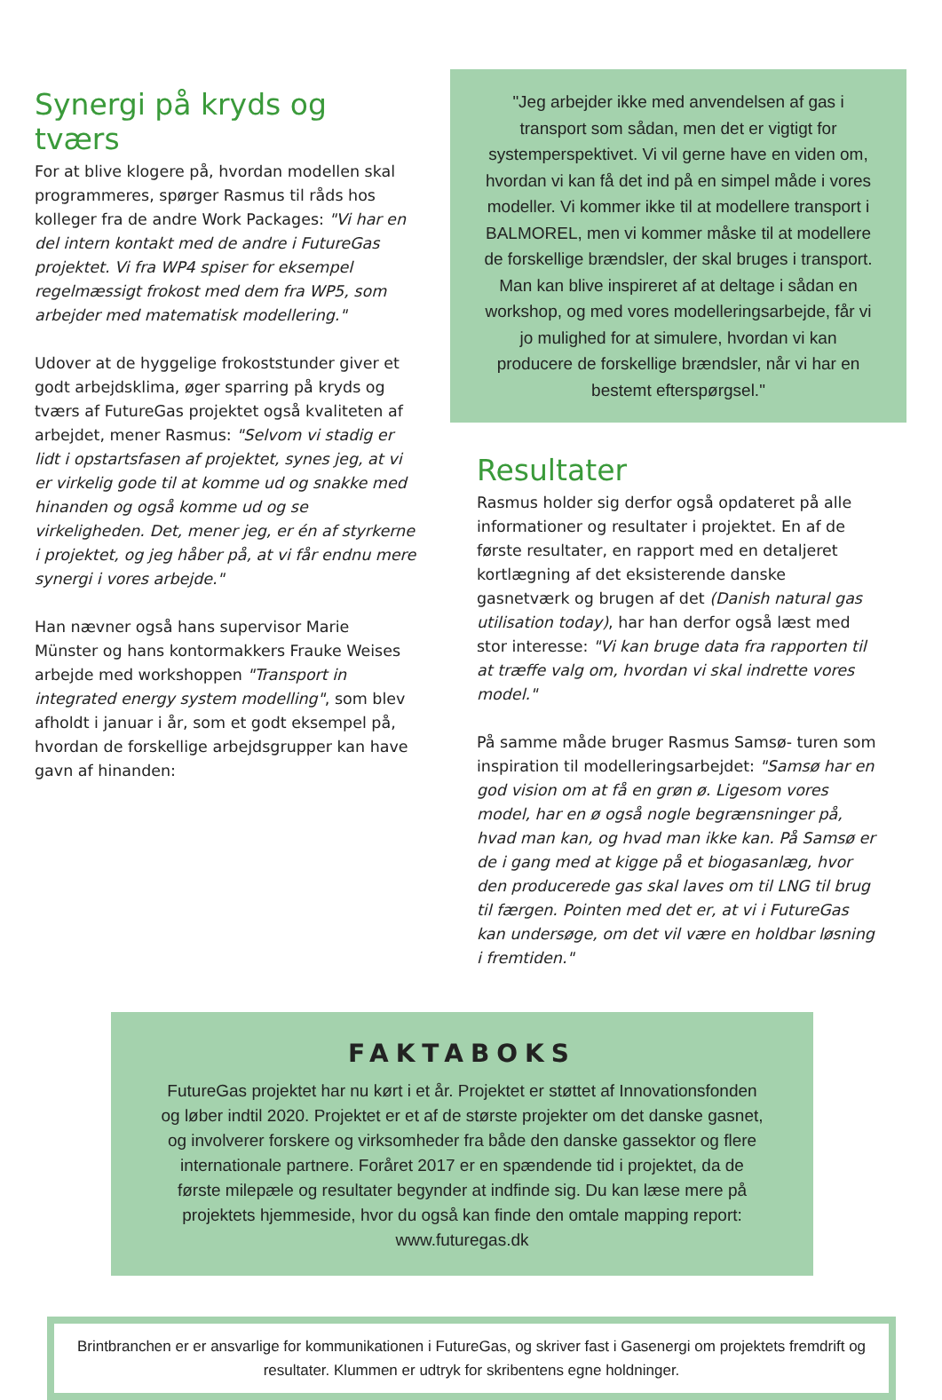Synergi på kryds og tværs
For at blive klogere på, hvordan modellen skal programmeres, spørger Rasmus til råds hos kolleger fra de andre Work Packages: "Vi har en del intern kontakt med de andre i FutureGas projektet. Vi fra WP4 spiser for eksempel regelmæssigt frokost med dem fra WP5, som arbejder med matematisk modellering."
Udover at de hyggelige frokoststunder giver et godt arbejdsklima, øger sparring på kryds og tværs af FutureGas projektet også kvaliteten af arbejdet, mener Rasmus: "Selvom vi stadig er lidt i opstartsfasen af projektet, synes jeg, at vi er virkelig gode til at komme ud og snakke med hinanden og også komme ud og se virkeligheden. Det, mener jeg, er én af styrkerne i projektet, og jeg håber på, at vi får endnu mere synergi i vores arbejde."
Han nævner også hans supervisor Marie Münster og hans kontormakkers Frauke Weises arbejde med workshoppen "Transport in integrated energy system modelling", som blev afholdt i januar i år, som et godt eksempel på, hvordan de forskellige arbejdsgrupper kan have gavn af hinanden:
"Jeg arbejder ikke med anvendelsen af gas i transport som sådan, men det er vigtigt for systemperspektivet. Vi vil gerne have en viden om, hvordan vi kan få det ind på en simpel måde i vores modeller. Vi kommer ikke til at modellere transport i BALMOREL, men vi kommer måske til at modellere de forskellige brændsler, der skal bruges i transport. Man kan blive inspireret af at deltage i sådan en workshop, og med vores modelleringsarbejde, får vi jo mulighed for at simulere, hvordan vi kan producere de forskellige brændsler, når vi har en bestemt efterspørgsel."
Resultater
Rasmus holder sig derfor også opdateret på alle informationer og resultater i projektet. En af de første resultater, en rapport med en detaljeret kortlægning af det eksisterende danske gasnetværk og brugen af det (Danish natural gas utilisation today), har han derfor også læst med stor interesse: "Vi kan bruge data fra rapporten til at træffe valg om, hvordan vi skal indrette vores model."
På samme måde bruger Rasmus Samsø- turen som inspiration til modelleringsarbejdet: "Samsø har en god vision om at få en grøn ø. Ligesom vores model, har en ø også nogle begrænsninger på, hvad man kan, og hvad man ikke kan. På Samsø er de i gang med at kigge på et biogasanlæg, hvor den producerede gas skal laves om til LNG til brug til færgen. Pointen med det er, at vi i FutureGas kan undersøge, om det vil være en holdbar løsning i fremtiden."
FAKTABOKS
FutureGas projektet har nu kørt i et år. Projektet er støttet af Innovationsfonden og løber indtil 2020. Projektet er et af de største projekter om det danske gasnet, og involverer forskere og virksomheder fra både den danske gassektor og flere internationale partnere. Foråret 2017 er en spændende tid i projektet, da de første milepæle og resultater begynder at indfinde sig. Du kan læse mere på projektets hjemmeside, hvor du også kan finde den omtale mapping report: www.futuregas.dk
Brintbranchen er er ansvarlige for kommunikationen i FutureGas, og skriver fast i Gasenergi om projektets fremdrift og resultater. Klummen er udtryk for skribentens egne holdninger.